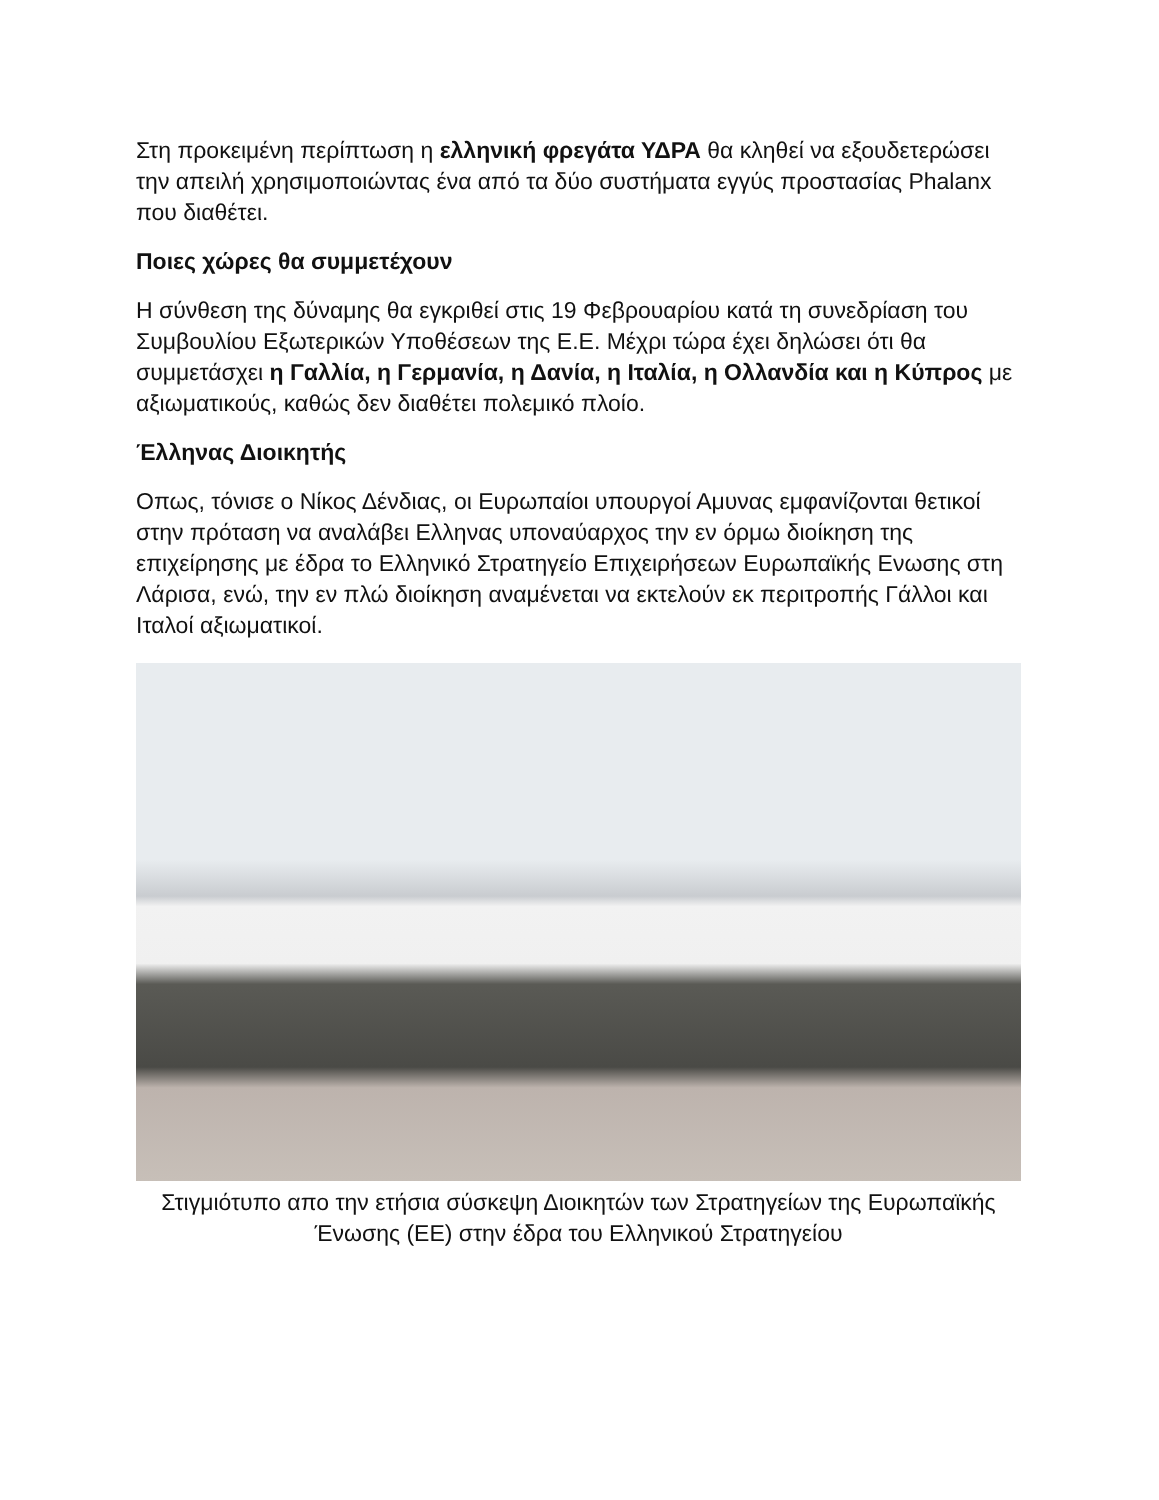Στη προκειμένη περίπτωση η ελληνική φρεγάτα ΥΔΡΑ θα κληθεί να εξουδετερώσει την απειλή χρησιμοποιώντας ένα από τα δύο συστήματα εγγύς προστασίας Phalanx που διαθέτει.
Ποιες χώρες θα συμμετέχουν
Η σύνθεση της δύναμης θα εγκριθεί στις 19 Φεβρουαρίου κατά τη συνεδρίαση του Συμβουλίου Εξωτερικών Υποθέσεων της Ε.Ε. Μέχρι τώρα έχει δηλώσει ότι θα συμμετάσχει η Γαλλία, η Γερμανία, η Δανία, η Ιταλία, η Ολλανδία και η Κύπρος με αξιωματικούς, καθώς δεν διαθέτει πολεμικό πλοίο.
Έλληνας Διοικητής
Οπως, τόνισε ο Νίκος Δένδιας, οι Ευρωπαίοι υπουργοί Αμυνας εμφανίζονται θετικοί στην πρόταση να αναλάβει Ελληνας υποναύαρχος την εν όρμω διοίκηση της επιχείρησης με έδρα το Ελληνικό Στρατηγείο Επιχειρήσεων Ευρωπαϊκής Ενωσης στη Λάρισα, ενώ, την εν πλώ διοίκηση αναμένεται να εκτελούν εκ περιτροπής Γάλλοι και Ιταλοί αξιωματικοί.
Στιγμιότυπο απο την ετήσια σύσκεψη Διοικητών των Στρατηγείων της Ευρωπαϊκής Ένωσης (ΕΕ) στην έδρα του Ελληνικού Στρατηγείου